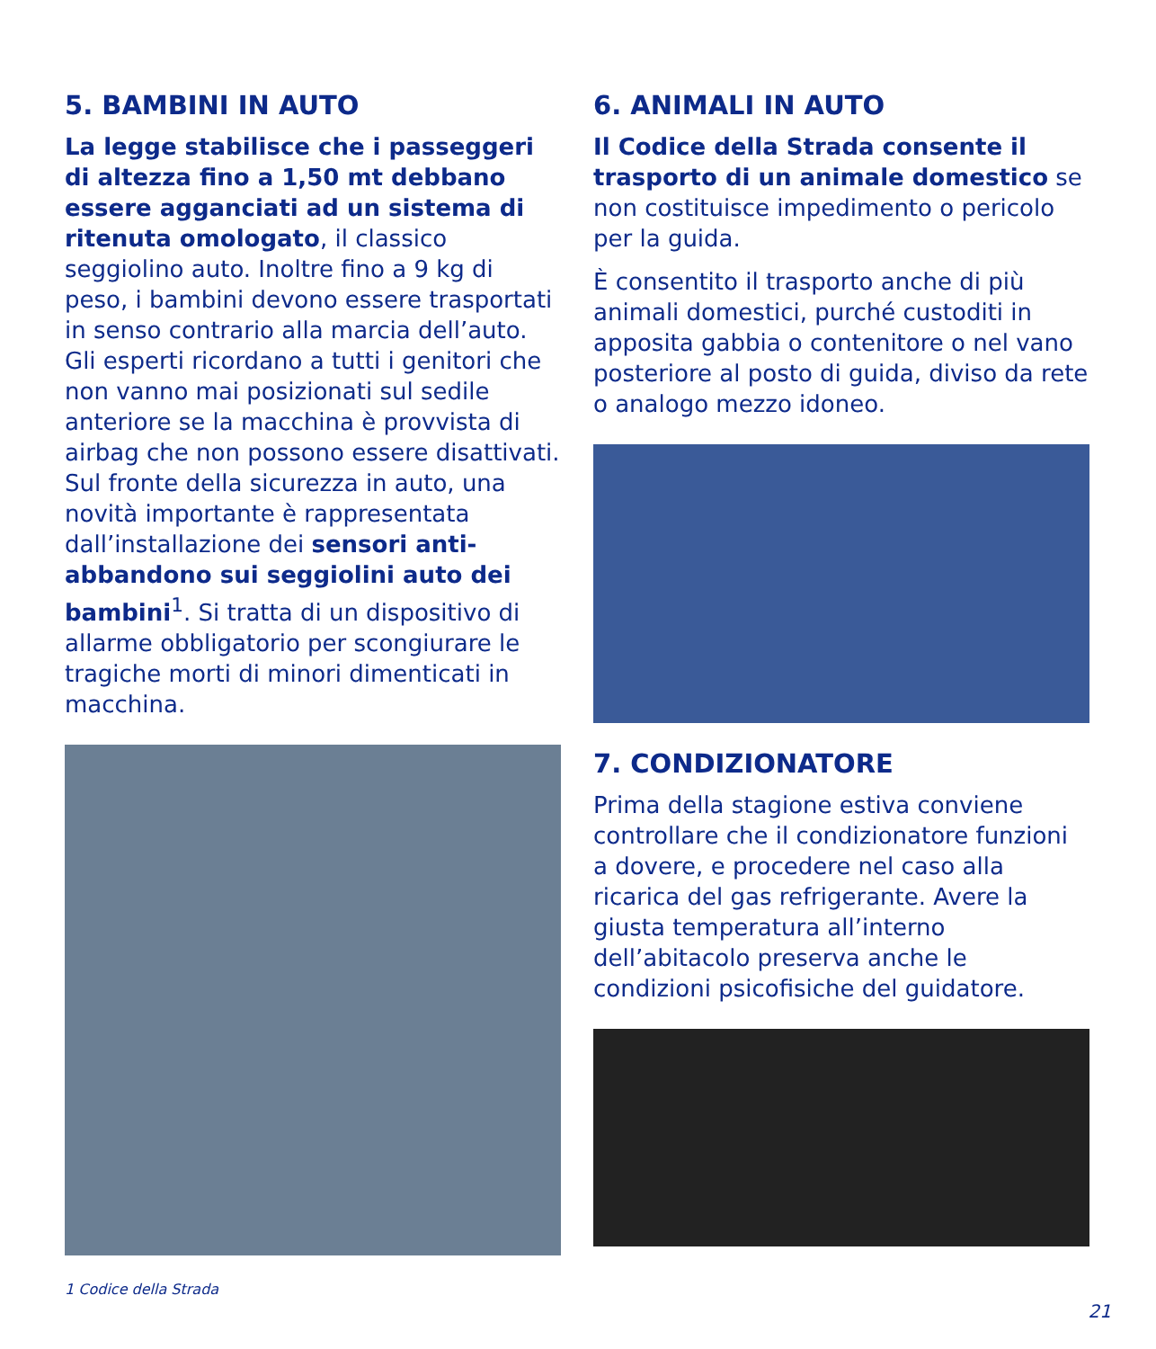5. BAMBINI IN AUTO
La legge stabilisce che i passeggeri di altezza fino a 1,50 mt debbano essere agganciati ad un sistema di ritenuta omologato, il classico seggiolino auto. Inoltre fino a 9 kg di peso, i bambini devono essere trasportati in senso contrario alla marcia dell’auto. Gli esperti ricordano a tutti i genitori che non vanno mai posizionati sul sedile anteriore se la macchina è provvista di airbag che non possono essere disattivati. Sul fronte della sicurezza in auto, una novità importante è rappresentata dall’installazione dei sensori anti-abbandono sui seggiolini auto dei bambini<sup>1</sup>. Si tratta di un dispositivo di allarme obbligatorio per scongiurare le tragiche morti di minori dimenticati in macchina.
1 Codice della Strada
6. ANIMALI IN AUTO
Il Codice della Strada consente il trasporto di un animale domestico se non costituisce impedimento o pericolo per la guida.
È consentito il trasporto anche di più animali domestici, purché custoditi in apposita gabbia o contenitore o nel vano posteriore al posto di guida, diviso da rete o analogo mezzo idoneo.
7. CONDIZIONATORE
Prima della stagione estiva conviene controllare che il condizionatore funzioni a dovere, e procedere nel caso alla ricarica del gas refrigerante. Avere la giusta temperatura all’interno dell’abitacolo preserva anche le condizioni psicofisiche del guidatore.
21